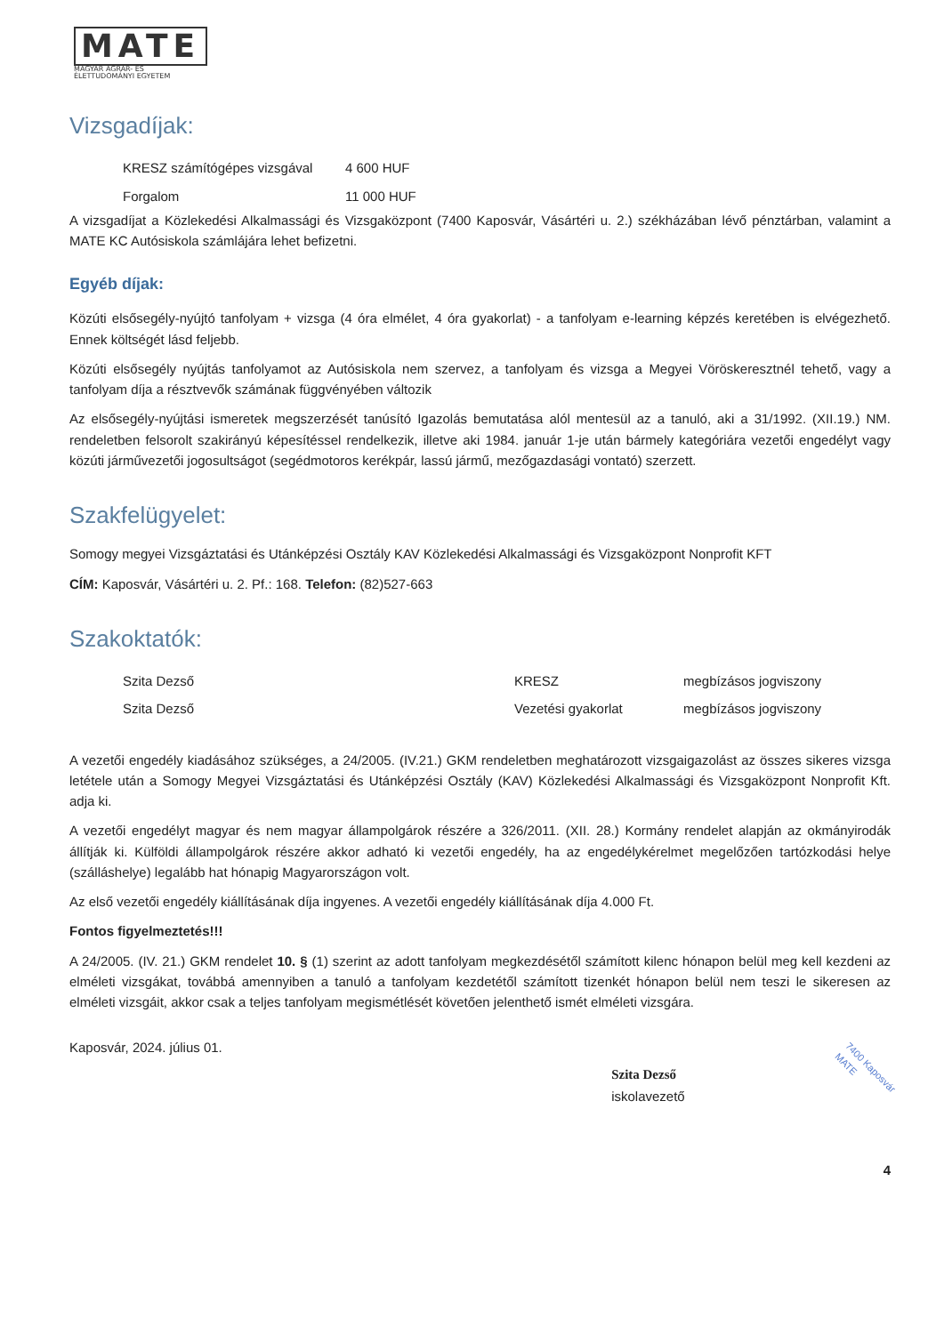MATE
MAGYAR AGRÁR- ÉS
ÉLETTUDOMÁNYI EGYETEM
Vizsgadíjak:
| KRESZ számítógépes vizsgával | 4 600 HUF |
| Forgalom | 11 000 HUF |
A vizsgadíjat a Közlekedési Alkalmassági és Vizsgaközpont (7400 Kaposvár, Vásártéri u. 2.) székházában lévő pénztárban, valamint a MATE KC Autósiskola számlájára lehet befizetni.
Egyéb díjak:
Közúti elsősegély-nyújtó tanfolyam + vizsga (4 óra elmélet, 4 óra gyakorlat) - a tanfolyam e-learning képzés keretében is elvégezhető. Ennek költségét lásd feljebb.
Közúti elsősegély nyújtás tanfolyamot az Autósiskola nem szervez, a tanfolyam és vizsga a Megyei Vöröskeresztnél tehető, vagy a tanfolyam díja a résztvevők számának függvényében változik
Az elsősegély-nyújtási ismeretek megszerzését tanúsító Igazolás bemutatása alól mentesül az a tanuló, aki a 31/1992. (XII.19.) NM. rendeletben felsorolt szakirányú képesítéssel rendelkezik, illetve aki 1984. január 1-je után bármely kategóriára vezetői engedélyt vagy közúti járművezetői jogosultságot (segédmotoros kerékpár, lassú jármű, mezőgazdasági vontató) szerzett.
Szakfelügyelet:
Somogy megyei Vizsgáztatási és Utánképzési Osztály KAV Közlekedési Alkalmassági és Vizsgaközpont Nonprofit KFT
CÍM: Kaposvár, Vásártéri u. 2. Pf.: 168. Telefon: (82)527-663
Szakoktatók:
| Szita Dezső | KRESZ | megbízásos jogviszony |
| Szita Dezső | Vezetési gyakorlat | megbízásos jogviszony |
A vezetői engedély kiadásához szükséges, a 24/2005. (IV.21.) GKM rendeletben meghatározott vizsgaigazolást az összes sikeres vizsga letétele után a Somogy Megyei Vizsgáztatási és Utánképzési Osztály (KAV) Közlekedési Alkalmassági és Vizsgaközpont Nonprofit Kft. adja ki.
A vezetői engedélyt magyar és nem magyar állampolgárok részére a 326/2011. (XII. 28.) Kormány rendelet alapján az okmányirodák állítják ki. Külföldi állampolgárok részére akkor adható ki vezetői engedély, ha az engedélykérelmet megelőzően tartózkodási helye (szálláshelye) legalább hat hónapig Magyarországon volt.
Az első vezetői engedély kiállításának díja ingyenes. A vezetői engedély kiállításának díja 4.000 Ft.
Fontos figyelmeztetés!!!
A 24/2005. (IV. 21.) GKM rendelet 10. § (1) szerint az adott tanfolyam megkezdésétől számított kilenc hónapon belül meg kell kezdeni az elméleti vizsgákat, továbbá amennyiben a tanuló a tanfolyam kezdetétől számított tizenkét hónapon belül nem teszi le sikeresen az elméleti vizsgáit, akkor csak a teljes tanfolyam megismétlését követően jelenthető ismét elméleti vizsgára.
Kaposvár, 2024. július 01.
Szita Dezső
iskolavezető
7400 Kaposvár
MATE
4